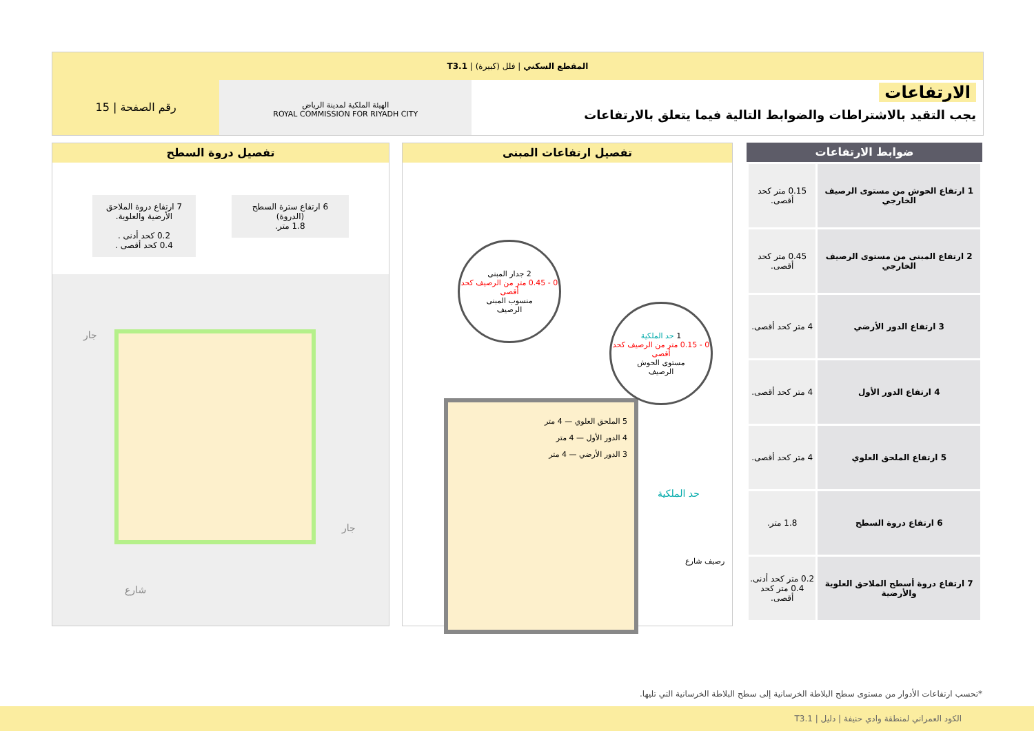المقطع السكني | فلل (كبيرة) | T3.1
الارتفاعات
يجب التقيد بالاشتراطات والضوابط التالية فيما يتعلق بالارتفاعات
الهيئة الملكية لمدينة الرياض
ROYAL COMMISSION FOR RIYADH CITY
رقم الصفحة | 15
ضوابط الارتفاعات
| 1 ارتفاع الحوش من مستوى الرصيف الخارجي | 0.15 متر كحد أقصى. |
| 2 ارتفاع المبنى من مستوى الرصيف الخارجي | 0.45 متر كحد أقصى. |
| 3 ارتفاع الدور الأرضي | 4 متر كحد أقصى. |
| 4 ارتفاع الدور الأول | 4 متر كحد أقصى. |
| 5 ارتفاع الملحق العلوي | 4 متر كحد أقصى. |
| 6 ارتفاع دروة السطح | 1.8 متر. |
| 7 ارتفاع دروة أسطح الملاحق العلوية والأرضية | 0.2 متر كحد أدنى. 0.4 متر كحد أقصى. |
تفصيل ارتفاعات المبنى
5 الملحق العلوي — 4 متر
4 الدور الأول — 4 متر
3 الدور الأرضي — 4 متر
2 جدار المبنى
0 - 0.45 متر من الرصيف كحد أقصى
منسوب المبنى
الرصيف
1 حد الملكية
0 - 0.15 متر من الرصيف كحد أقصى
مستوى الحوش
الرصيف
حد الملكية
رصيف شارع
تفصيل دروة السطح
6 ارتفاع سترة السطح (الدروة)
1.8 متر.
7 ارتفاع دروة الملاحق الأرضية والعلوية.
0.2 كحد أدنى .
0.4 كحد أقصى .
جار
جار
شارع
*تحسب ارتفاعات الأدوار من مستوى سطح البلاطة الخرسانية إلى سطح البلاطة الخرسانية التي تليها.
الكود العمراني لمنطقة وادي حنيفة | دليل | T3.1